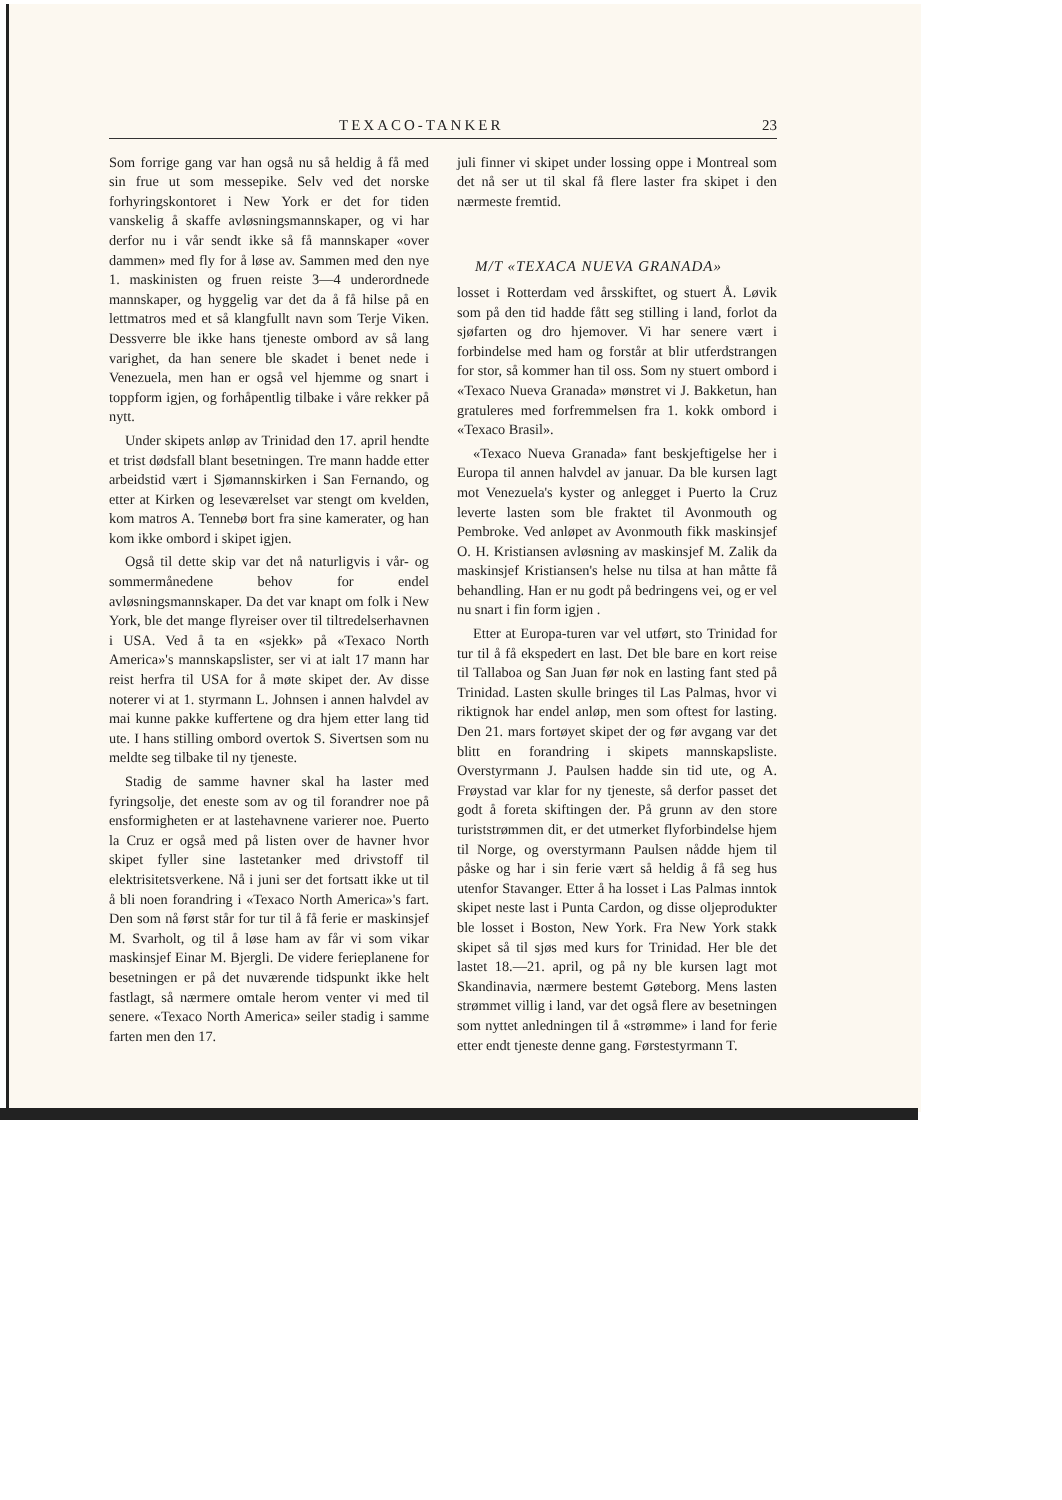TEXACO-TANKER 23
Som forrige gang var han også nu så heldig å få med sin frue ut som messepike. Selv ved det norske forhyringskontoret i New York er det for tiden vanskelig å skaffe avløsningsmannskaper, og vi har derfor nu i vår sendt ikke så få mannskaper «over dammen» med fly for å løse av. Sammen med den nye 1. maskinisten og fruen reiste 3—4 underordnede mannskaper, og hyggelig var det da å få hilse på en lettmatros med et så klangfullt navn som Terje Viken. Dessverre ble ikke hans tjeneste ombord av så lang varighet, da han senere ble skadet i benet nede i Venezuela, men han er også vel hjemme og snart i toppform igjen, og forhåpentlig tilbake i våre rekker på nytt.
Under skipets anløp av Trinidad den 17. april hendte et trist dødsfall blant besetningen. Tre mann hadde etter arbeidstid vært i Sjømannskirken i San Fernando, og etter at Kirken og leseværelset var stengt om kvelden, kom matros A. Tennebø bort fra sine kamerater, og han kom ikke ombord i skipet igjen.
Også til dette skip var det nå naturligvis i vår- og sommermånedene behov for endel avløsningsmannskaper. Da det var knapt om folk i New York, ble det mange flyreiser over til tiltredelserhavnen i USA. Ved å ta en «sjekk» på «Texaco North America»'s mannskapslister, ser vi at ialt 17 mann har reist herfra til USA for å møte skipet der. Av disse noterer vi at 1. styrmann L. Johnsen i annen halvdel av mai kunne pakke kuffertene og dra hjem etter lang tid ute. I hans stilling ombord overtok S. Sivertsen som nu meldte seg tilbake til ny tjeneste.
Stadig de samme havner skal ha laster med fyringsolje, det eneste som av og til forandrer noe på ensformigheten er at lastehavnene varierer noe. Puerto la Cruz er også med på listen over de havner hvor skipet fyller sine lastetanker med drivstoff til elektrisitetsverkene. Nå i juni ser det fortsatt ikke ut til å bli noen forandring i «Texaco North America»'s fart. Den som nå først står for tur til å få ferie er maskinsjef M. Svarholt, og til å løse ham av får vi som vikar maskinsjef Einar M. Bjergli. De videre ferieplanene for besetningen er på det nuværende tidspunkt ikke helt fastlagt, så nærmere omtale herom venter vi med til senere. «Texaco North America» seiler stadig i samme farten men den 17.
juli finner vi skipet under lossing oppe i Montreal som det nå ser ut til skal få flere laster fra skipet i den nærmeste fremtid.
M/T «TEXACA NUEVA GRANADA»
losset i Rotterdam ved årsskiftet, og stuert Å. Løvik som på den tid hadde fått seg stilling i land, forlot da sjøfarten og dro hjemover. Vi har senere vært i forbindelse med ham og forstår at blir utferdstrangen for stor, så kommer han til oss. Som ny stuert ombord i «Texaco Nueva Granada» mønstret vi J. Bakketun, han gratuleres med forfremmelsen fra 1. kokk ombord i «Texaco Brasil».
«Texaco Nueva Granada» fant beskjeftigelse her i Europa til annen halvdel av januar. Da ble kursen lagt mot Venezuela's kyster og anlegget i Puerto la Cruz leverte lasten som ble fraktet til Avonmouth og Pembroke. Ved anløpet av Avonmouth fikk maskinsjef O. H. Kristiansen avløsning av maskinsjef M. Zalik da maskinsjef Kristiansen's helse nu tilsa at han måtte få behandling. Han er nu godt på bedringens vei, og er vel nu snart i fin form igjen .
Etter at Europa-turen var vel utført, sto Trinidad for tur til å få ekspedert en last. Det ble bare en kort reise til Tallaboa og San Juan før nok en lasting fant sted på Trinidad. Lasten skulle bringes til Las Palmas, hvor vi riktignok har endel anløp, men som oftest for lasting. Den 21. mars fortøyet skipet der og før avgang var det blitt en forandring i skipets mannskapsliste. Overstyrmann J. Paulsen hadde sin tid ute, og A. Frøystad var klar for ny tjeneste, så derfor passet det godt å foreta skiftingen der. På grunn av den store turiststrømmen dit, er det utmerket flyforbindelse hjem til Norge, og overstyrmann Paulsen nådde hjem til påske og har i sin ferie vært så heldig å få seg hus utenfor Stavanger. Etter å ha losset i Las Palmas inntok skipet neste last i Punta Cardon, og disse oljeprodukter ble losset i Boston, New York. Fra New York stakk skipet så til sjøs med kurs for Trinidad. Her ble det lastet 18.—21. april, og på ny ble kursen lagt mot Skandinavia, nærmere bestemt Gøteborg. Mens lasten strømmet villig i land, var det også flere av besetningen som nyttet anledningen til å «strømme» i land for ferie etter endt tjeneste denne gang. Førstestyrmann T.